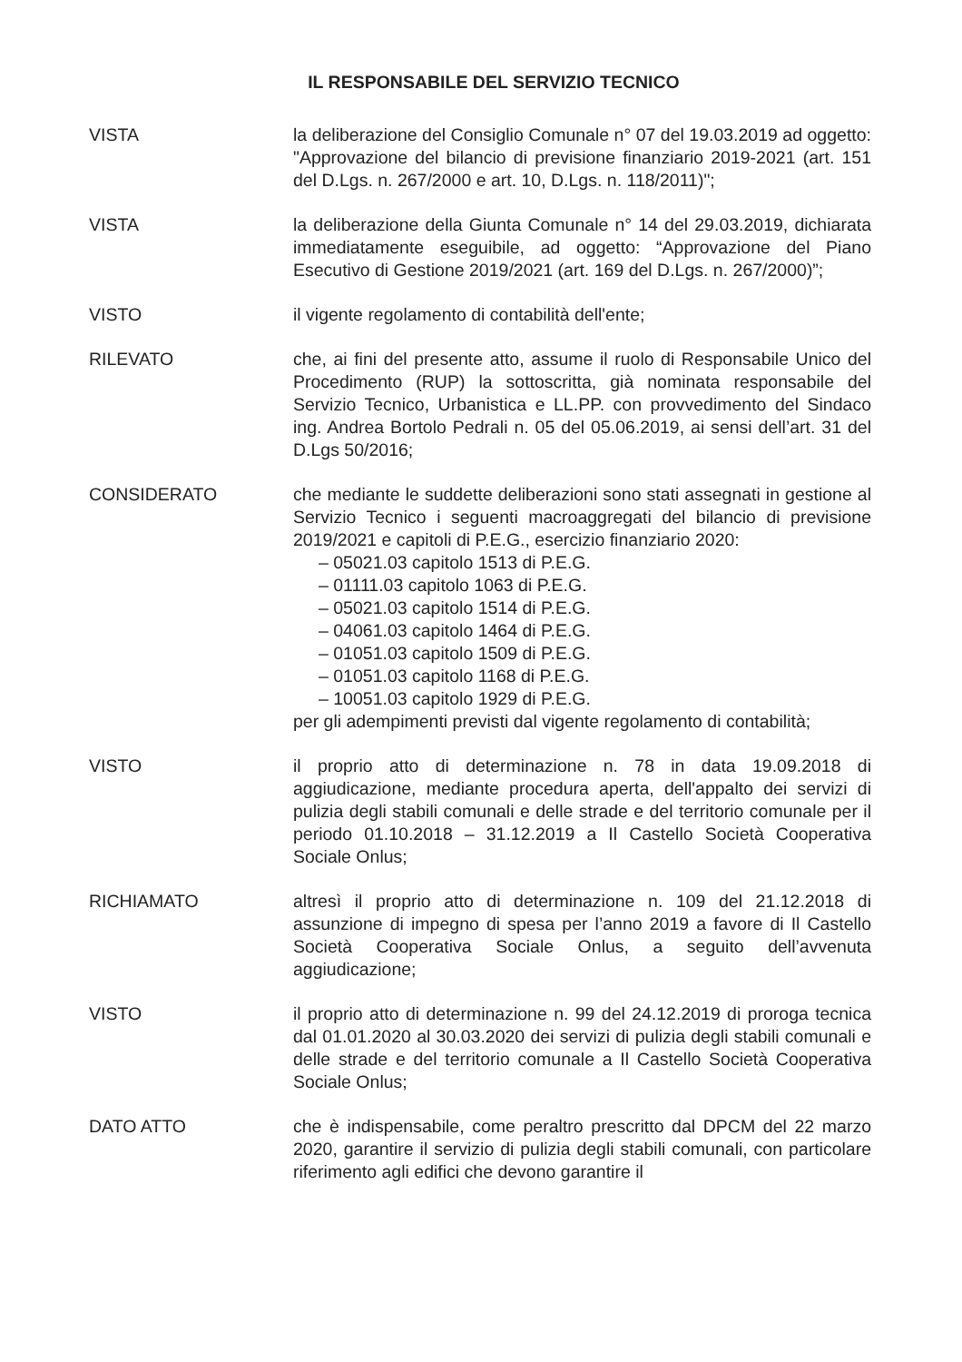IL RESPONSABILE DEL SERVIZIO TECNICO
VISTA la deliberazione del Consiglio Comunale n° 07 del 19.03.2019 ad oggetto: "Approvazione del bilancio di previsione finanziario 2019-2021 (art. 151 del D.Lgs. n. 267/2000 e art. 10, D.Lgs. n. 118/2011)";
VISTA la deliberazione della Giunta Comunale n° 14 del 29.03.2019, dichiarata immediatamente eseguibile, ad oggetto: “Approvazione del Piano Esecutivo di Gestione 2019/2021 (art. 169 del D.Lgs. n. 267/2000)”;
VISTO il vigente regolamento di contabilità dell'ente;
RILEVATO che, ai fini del presente atto, assume il ruolo di Responsabile Unico del Procedimento (RUP) la sottoscritta, già nominata responsabile del Servizio Tecnico, Urbanistica e LL.PP. con provvedimento del Sindaco ing. Andrea Bortolo Pedrali n. 05 del 05.06.2019, ai sensi dell’art. 31 del D.Lgs 50/2016;
CONSIDERATO che mediante le suddette deliberazioni sono stati assegnati in gestione al Servizio Tecnico i seguenti macroaggregati del bilancio di previsione 2019/2021 e capitoli di P.E.G., esercizio finanziario 2020:
– 05021.03 capitolo 1513 di P.E.G.
– 01111.03 capitolo 1063 di P.E.G.
– 05021.03 capitolo 1514 di P.E.G.
– 04061.03 capitolo 1464 di P.E.G.
– 01051.03 capitolo 1509 di P.E.G.
– 01051.03 capitolo 1168 di P.E.G.
– 10051.03 capitolo 1929 di P.E.G.
per gli adempimenti previsti dal vigente regolamento di contabilità;
VISTO il proprio atto di determinazione n. 78 in data 19.09.2018 di aggiudicazione, mediante procedura aperta, dell'appalto dei servizi di pulizia degli stabili comunali e delle strade e del territorio comunale per il periodo 01.10.2018 – 31.12.2019 a Il Castello Società Cooperativa Sociale Onlus;
RICHIAMATO altresì il proprio atto di determinazione n. 109 del 21.12.2018 di assunzione di impegno di spesa per l’anno 2019 a favore di Il Castello Società Cooperativa Sociale Onlus, a seguito dell’avvenuta aggiudicazione;
VISTO il proprio atto di determinazione n. 99 del 24.12.2019 di proroga tecnica dal 01.01.2020 al 30.03.2020 dei servizi di pulizia degli stabili comunali e delle strade e del territorio comunale a Il Castello Società Cooperativa Sociale Onlus;
DATO ATTO che è indispensabile, come peraltro prescritto dal DPCM del 22 marzo 2020, garantire il servizio di pulizia degli stabili comunali, con particolare riferimento agli edifici che devono garantire il